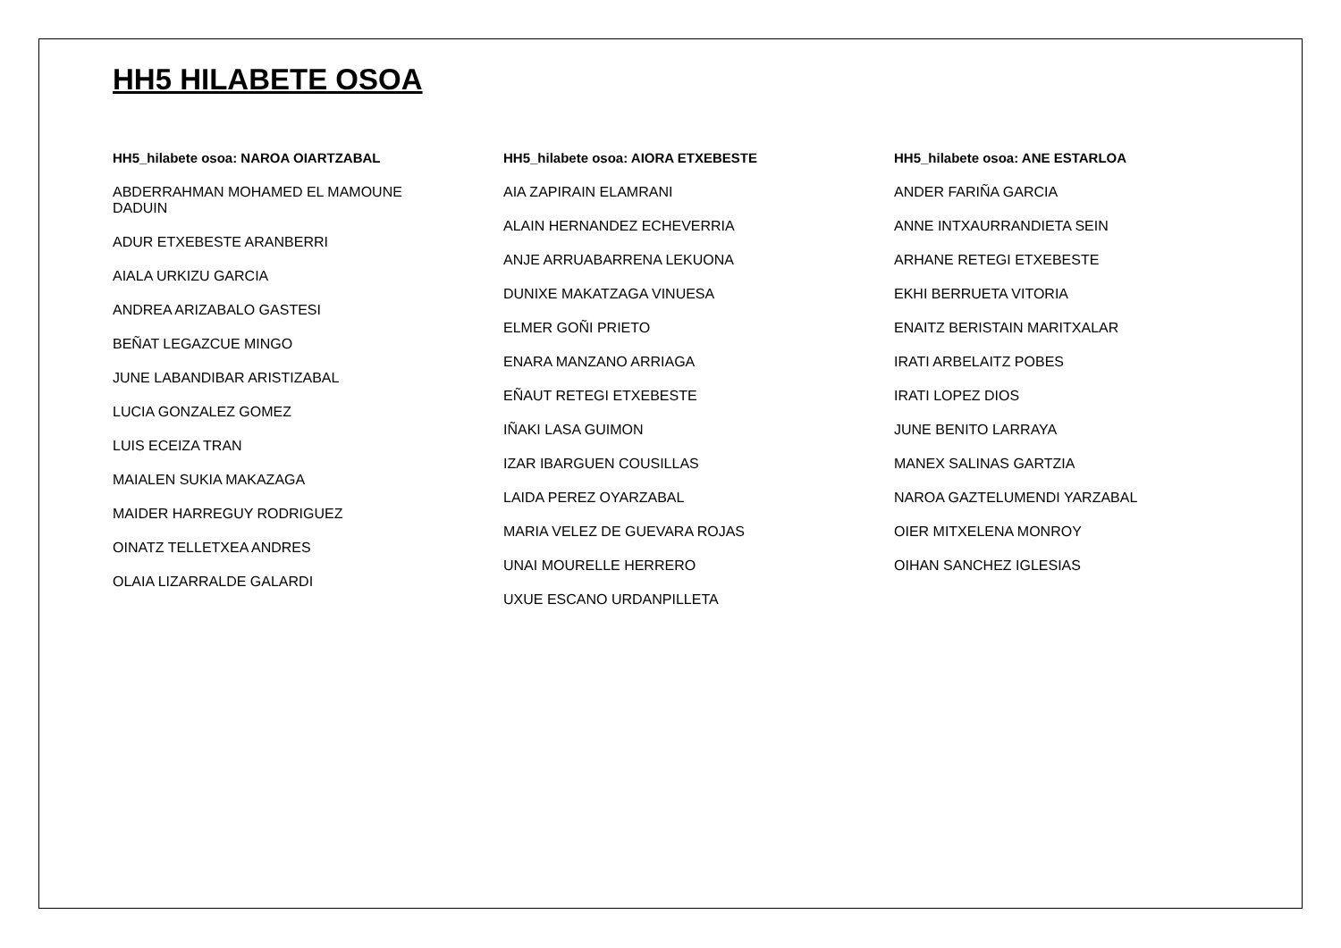HH5 HILABETE OSOA
HH5_hilabete osoa: NAROA OIARTZABAL
ABDERRAHMAN MOHAMED EL MAMOUNE DADUIN
ADUR ETXEBESTE ARANBERRI
AIALA URKIZU GARCIA
ANDREA ARIZABALO GASTESI
BEÑAT LEGAZCUE MINGO
JUNE LABANDIBAR ARISTIZABAL
LUCIA GONZALEZ GOMEZ
LUIS ECEIZA TRAN
MAIALEN SUKIA MAKAZAGA
MAIDER HARREGUY RODRIGUEZ
OINATZ TELLETXEA ANDRES
OLAIA LIZARRALDE GALARDI
HH5_hilabete osoa: AIORA ETXEBESTE
AIA ZAPIRAIN ELAMRANI
ALAIN HERNANDEZ ECHEVERRIA
ANJE ARRUABARRENA LEKUONA
DUNIXE MAKATZAGA VINUESA
ELMER GOÑI PRIETO
ENARA MANZANO ARRIAGA
EÑAUT RETEGI ETXEBESTE
IÑAKI LASA GUIMON
IZAR IBARGUEN COUSILLAS
LAIDA PEREZ OYARZABAL
MARIA VELEZ DE GUEVARA ROJAS
UNAI MOURELLE HERRERO
UXUE ESCANO URDANPILLETA
HH5_hilabete osoa: ANE ESTARLOA
ANDER FARIÑA GARCIA
ANNE INTXAURRANDIETA SEIN
ARHANE RETEGI ETXEBESTE
EKHI BERRUETA VITORIA
ENAITZ BERISTAIN MARITXALAR
IRATI ARBELAITZ POBES
IRATI LOPEZ DIOS
JUNE BENITO LARRAYA
MANEX SALINAS GARTZIA
NAROA GAZTELUMENDI YARZABAL
OIER MITXELENA MONROY
OIHAN SANCHEZ IGLESIAS